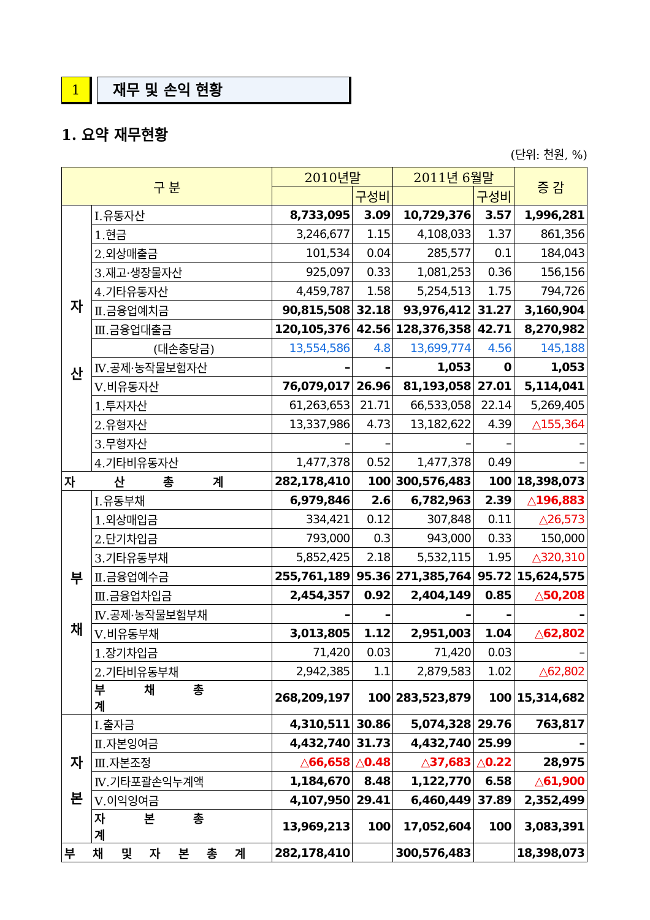1 재무 및 손익 현황
1. 요약 재무현황
(단위: 천원, %)
| 구 분 | | 2010년말 | | 2011년 6월말 | | 증 감 |
| --- | --- | --- | --- | --- | --- | --- |
| | | | 구성비 | | 구성비 | |
| 자 산 | Ⅰ.유동자산 | 8,733,095 | 3.09 | 10,729,376 | 3.57 | 1,996,281 |
| | 1.현금 | 3,246,677 | 1.15 | 4,108,033 | 1.37 | 861,356 |
| | 2.외상매출금 | 101,534 | 0.04 | 285,577 | 0.1 | 184,043 |
| | 3.재고·생장물자산 | 925,097 | 0.33 | 1,081,253 | 0.36 | 156,156 |
| | 4.기타유동자산 | 4,459,787 | 1.58 | 5,254,513 | 1.75 | 794,726 |
| | Ⅱ.금융업예치금 | 90,815,508 | 32.18 | 93,976,412 | 31.27 | 3,160,904 |
| | Ⅲ.금융업대출금 | 120,105,376 | 42.56 | 128,376,358 | 42.71 | 8,270,982 |
| | (대손충당금) | 13,554,586 | 4.8 | 13,699,774 | 4.56 | 145,188 |
| | Ⅳ.공제·농작물보험자산 | – | – | 1,053 | 0 | 1,053 |
| | Ⅴ.비유동자산 | 76,079,017 | 26.96 | 81,193,058 | 27.01 | 5,114,041 |
| | 1.투자자산 | 61,263,653 | 21.71 | 66,533,058 | 22.14 | 5,269,405 |
| | 2.유형자산 | 13,337,986 | 4.73 | 13,182,622 | 4.39 | △155,364 |
| | 3.무형자산 | – | – | – | – | – |
| | 4.기타비유동자산 | 1,477,378 | 0.52 | 1,477,378 | 0.49 | – |
| 자 산 총 계 | | 282,178,410 | 100 | 300,576,483 | 100 | 18,398,073 |
| 부 채 | Ⅰ.유동부채 | 6,979,846 | 2.6 | 6,782,963 | 2.39 | △196,883 |
| | 1.외상매입금 | 334,421 | 0.12 | 307,848 | 0.11 | △26,573 |
| | 2.단기차입금 | 793,000 | 0.3 | 943,000 | 0.33 | 150,000 |
| | 3.기타유동부채 | 5,852,425 | 2.18 | 5,532,115 | 1.95 | △320,310 |
| | Ⅱ.금융업예수금 | 255,761,189 | 95.36 | 271,385,764 | 95.72 | 15,624,575 |
| | Ⅲ.금융업차입금 | 2,454,357 | 0.92 | 2,404,149 | 0.85 | △50,208 |
| | Ⅳ.공제·농작물보험부채 | – | – | – | – | – |
| | Ⅴ.비유동부채 | 3,013,805 | 1.12 | 2,951,003 | 1.04 | △62,802 |
| | 1.장기차입금 | 71,420 | 0.03 | 71,420 | 0.03 | – |
| | 2.기타비유동부채 | 2,942,385 | 1.1 | 2,879,583 | 1.02 | △62,802 |
| | 부 채 총 계 | 268,209,197 | 100 | 283,523,879 | 100 | 15,314,682 |
| 자 본 | Ⅰ.출자금 | 4,310,511 | 30.86 | 5,074,328 | 29.76 | 763,817 |
| | Ⅱ.자본잉여금 | 4,432,740 | 31.73 | 4,432,740 | 25.99 | – |
| | Ⅲ.자본조정 | △66,658 | △0.48 | △37,683 | △0.22 | 28,975 |
| | Ⅳ.기타포괄손익누계액 | 1,184,670 | 8.48 | 1,122,770 | 6.58 | △61,900 |
| | Ⅴ.이익잉여금 | 4,107,950 | 29.41 | 6,460,449 | 37.89 | 2,352,499 |
| | 자 본 총 계 | 13,969,213 | 100 | 17,052,604 | 100 | 3,083,391 |
| 부 채 및 자 본 총 계 | | 282,178,410 | | 300,576,483 | | 18,398,073 |